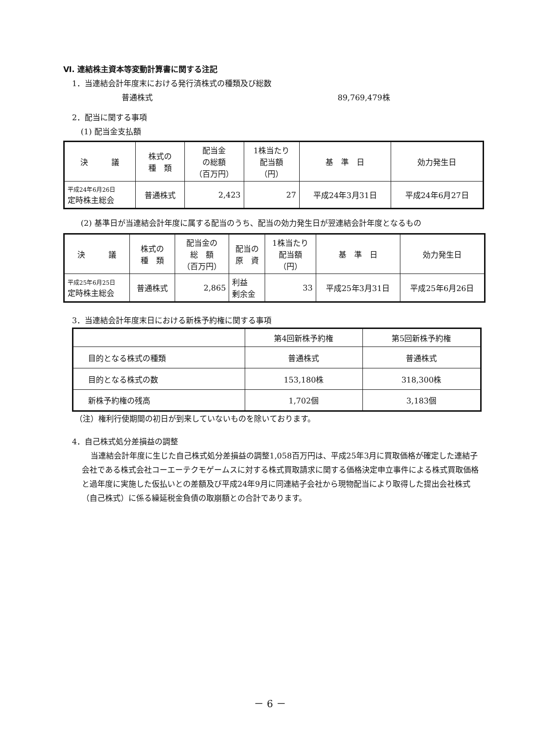Ⅵ. 連結株主資本等変動計算書に関する注記
1．当連結会計年度末における発行済株式の種類及び総数
普通株式 89,769,479株
2．配当に関する事項
(1) 配当金支払額
| 決 議 | 株式の 種 類 | 配当金 の総額 （百万円） | 1株当たり 配当額 （円） | 基 準 日 | 効力発生日 |
| --- | --- | --- | --- | --- | --- |
| 平成24年6月26日 定時株主総会 | 普通株式 | 2,423 | 27 | 平成24年3月31日 | 平成24年6月27日 |
(2) 基準日が当連結会計年度に属する配当のうち、配当の効力発生日が翌連結会計年度となるもの
| 決 議 | 株式の 種 類 | 配当金の 総 額 （百万円） | 配当の 原 資 | 1株当たり 配当額 （円） | 基 準 日 | 効力発生日 |
| --- | --- | --- | --- | --- | --- | --- |
| 平成25年6月25日 定時株主総会 | 普通株式 | 2,865 | 利益 剰余金 | 33 | 平成25年3月31日 | 平成25年6月26日 |
3．当連結会計年度末日における新株予約権に関する事項
| | 第4回新株予約権 | 第5回新株予約権 |
| --- | --- | --- |
| 目的となる株式の種類 | 普通株式 | 普通株式 |
| 目的となる株式の数 | 153,180株 | 318,300株 |
| 新株予約権の残高 | 1,702個 | 3,183個 |
（注）権利行使期間の初日が到来していないものを除いております。
4．自己株式処分差損益の調整
当連結会計年度に生じた自己株式処分差損益の調整1,058百万円は、平成25年3月に買取価格が確定した連結子会社である株式会社コーエーテクモゲームスに対する株式買取請求に関する価格決定申立事件による株式買取価格と過年度に実施した仮払いとの差額及び平成24年9月に同連結子会社から現物配当により取得した提出会社株式（自己株式）に係る繰延税金負債の取崩額との合計であります。
－ 6 －